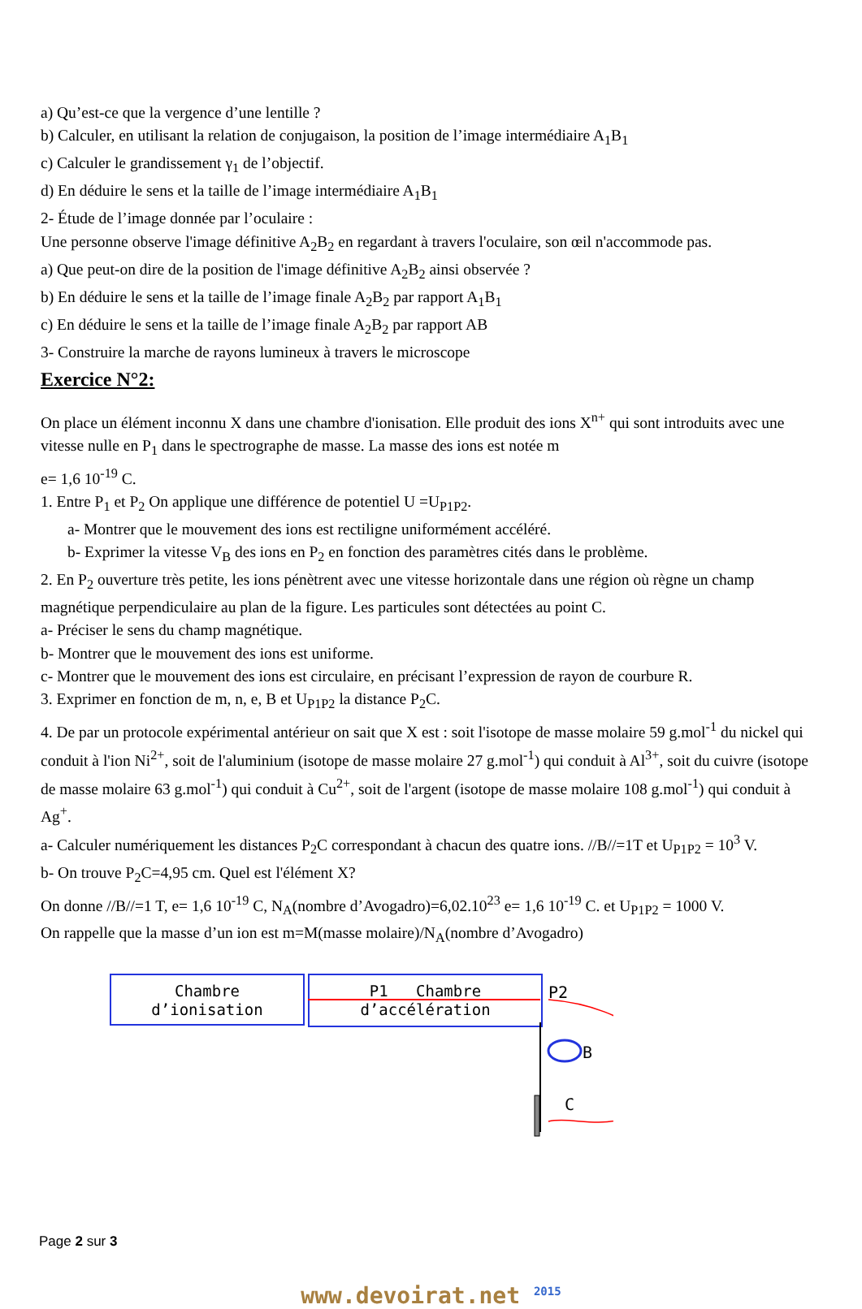a) Qu’est-ce que la vergence d’une lentille ?
b) Calculer, en utilisant la relation de conjugaison, la position de l’image intermédiaire A<sub>1</sub>B<sub>1</sub>
c) Calculer le grandissement γ<sub>1</sub> de l’objectif.
d) En déduire le sens et la taille de l’image intermédiaire A<sub>1</sub>B<sub>1</sub>
2- Étude de l’image donnée par l’oculaire :
Une personne observe l'image définitive A<sub>2</sub>B<sub>2</sub> en regardant à travers l'oculaire, son œil n'accommode pas.
a) Que peut-on dire de la position de l'image définitive A<sub>2</sub>B<sub>2</sub> ainsi observée ?
b) En déduire le sens et la taille de l’image finale A<sub>2</sub>B<sub>2</sub> par rapport A<sub>1</sub>B<sub>1</sub>
c) En déduire le sens et la taille de l’image finale A<sub>2</sub>B<sub>2</sub> par rapport AB
3- Construire la marche de rayons lumineux à travers le microscope
Exercice N°2:
On place un élément inconnu X dans une chambre d'ionisation. Elle produit des ions X<sup>n+</sup> qui sont introduits avec une vitesse nulle en P<sub>1</sub> dans le spectrographe de masse. La masse des ions est notée m
e= 1,6 10<sup>-19</sup> C.
1. Entre P<sub>1</sub> et P<sub>2</sub> On applique une différence de potentiel U =U<sub>P1P2</sub>.
a- Montrer que le mouvement des ions est rectiligne uniformément accéléré.
b- Exprimer la vitesse V<sub>B</sub> des ions en P<sub>2</sub> en fonction des paramètres cités dans le problème.
2. En P<sub>2</sub> ouverture très petite, les ions pénètrent avec une vitesse horizontale dans une région où règne un champ magnétique perpendiculaire au plan de la figure. Les particules sont détectées au point C.
a- Préciser le sens du champ magnétique.
b- Montrer que le mouvement des ions est uniforme.
c- Montrer que le mouvement des ions est circulaire, en précisant l’expression de rayon de courbure R.
3. Exprimer en fonction de m, n, e, B et U<sub>P1P2</sub> la distance P<sub>2</sub>C.
4. De par un protocole expérimental antérieur on sait que X est : soit l'isotope de masse molaire 59 g.mol<sup>-1</sup> du nickel qui conduit à l'ion Ni<sup>2+</sup>, soit de l'aluminium (isotope de masse molaire 27 g.mol<sup>-1</sup>) qui conduit à Al<sup>3+</sup>, soit du cuivre (isotope de masse molaire 63 g.mol<sup>-1</sup>) qui conduit à Cu<sup>2+</sup>, soit de l'argent (isotope de masse molaire 108 g.mol<sup>-1</sup>) qui conduit à Ag<sup>+</sup>.
a- Calculer numériquement les distances P<sub>2</sub>C correspondant à chacun des quatre ions. //B//=1T et U<sub>P1P2</sub> = 10<sup>3</sup> V.
b- On trouve P<sub>2</sub>C=4,95 cm. Quel est l'élément X?
On donne //B//=1 T, e= 1,6 10<sup>-19</sup> C, N<sub>A</sub>(nombre d’Avogadro)=6,02.10<sup>23</sup> e= 1,6 10<sup>-19</sup> C. et U<sub>P1P2</sub> = 1000 V.
On rappelle que la masse d’un ion est m=M(masse molaire)/N<sub>A</sub>(nombre d’Avogadro)
Chambre
d’ionisation
P1 Chambre
d’accélération
B
P2
C
Page 2 sur 3
www.devoirat.net <sup>2015</sup>